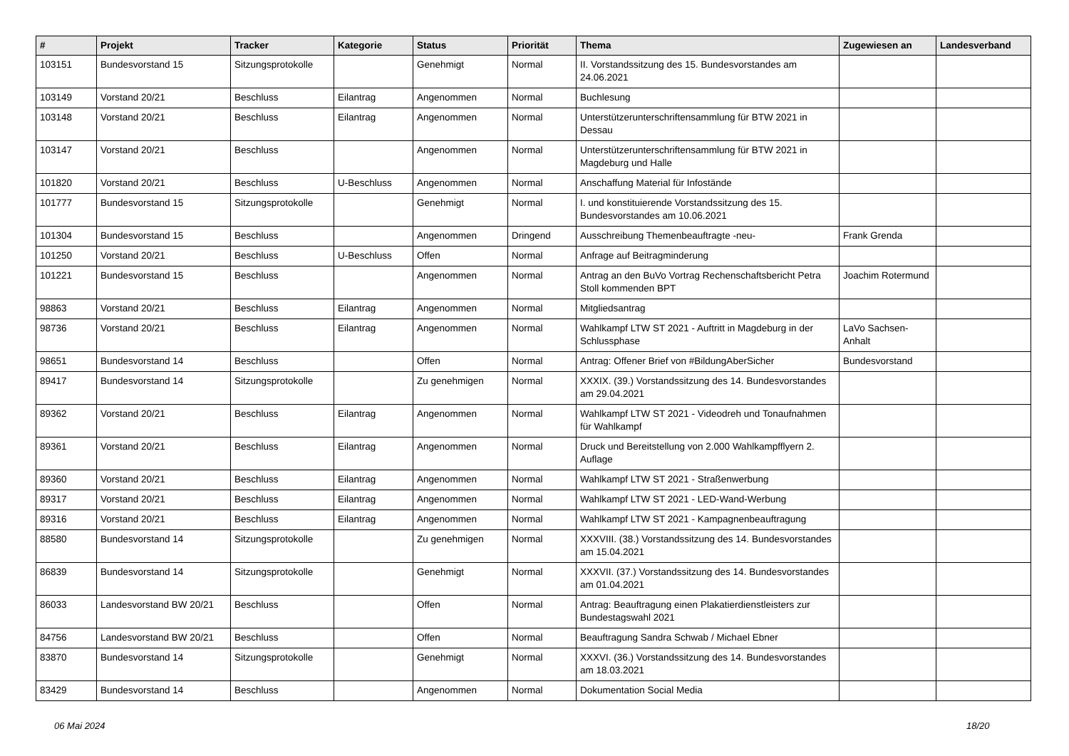| # | Projekt | Tracker | Kategorie | Status | Priorität | Thema | Zugewiesen an | Landesverband |
| --- | --- | --- | --- | --- | --- | --- | --- | --- |
| 103151 | Bundesvorstand 15 | Sitzungsprotokolle | | Genehmigt | Normal | II. Vorstandssitzung des 15. Bundesvorstandes am 24.06.2021 | | |
| 103149 | Vorstand 20/21 | Beschluss | Eilantrag | Angenommen | Normal | Buchlesung | | |
| 103148 | Vorstand 20/21 | Beschluss | Eilantrag | Angenommen | Normal | Unterstützerunterschriftensammlung für BTW 2021 in Dessau | | |
| 103147 | Vorstand 20/21 | Beschluss | | Angenommen | Normal | Unterstützerunterschriftensammlung für BTW 2021 in Magdeburg und Halle | | |
| 101820 | Vorstand 20/21 | Beschluss | U-Beschluss | Angenommen | Normal | Anschaffung Material für Infostände | | |
| 101777 | Bundesvorstand 15 | Sitzungsprotokolle | | Genehmigt | Normal | I. und konstituierende Vorstandssitzung des 15. Bundesvorstandes am 10.06.2021 | | |
| 101304 | Bundesvorstand 15 | Beschluss | | Angenommen | Dringend | Ausschreibung Themenbeauftragte -neu- | Frank Grenda | |
| 101250 | Vorstand 20/21 | Beschluss | U-Beschluss | Offen | Normal | Anfrage auf Beitragminderung | | |
| 101221 | Bundesvorstand 15 | Beschluss | | Angenommen | Normal | Antrag an den BuVo Vortrag Rechenschaftsbericht Petra Stoll kommenden BPT | Joachim Rotermund | |
| 98863 | Vorstand 20/21 | Beschluss | Eilantrag | Angenommen | Normal | Mitgliedsantrag | | |
| 98736 | Vorstand 20/21 | Beschluss | Eilantrag | Angenommen | Normal | Wahlkampf LTW ST 2021 - Auftritt in Magdeburg in der Schlussphase | LaVo Sachsen-Anhalt | |
| 98651 | Bundesvorstand 14 | Beschluss | | Offen | Normal | Antrag: Offener Brief von #BildungAberSicher | Bundesvorstand | |
| 89417 | Bundesvorstand 14 | Sitzungsprotokolle | | Zu genehmigen | Normal | XXXIX. (39.) Vorstandssitzung des 14. Bundesvorstandes am 29.04.2021 | | |
| 89362 | Vorstand 20/21 | Beschluss | Eilantrag | Angenommen | Normal | Wahlkampf LTW ST 2021 - Videodreh und Tonaufnahmen für Wahlkampf | | |
| 89361 | Vorstand 20/21 | Beschluss | Eilantrag | Angenommen | Normal | Druck und Bereitstellung von 2.000 Wahlkampfflyern 2. Auflage | | |
| 89360 | Vorstand 20/21 | Beschluss | Eilantrag | Angenommen | Normal | Wahlkampf LTW ST 2021 - Straßenwerbung | | |
| 89317 | Vorstand 20/21 | Beschluss | Eilantrag | Angenommen | Normal | Wahlkampf LTW ST 2021 - LED-Wand-Werbung | | |
| 89316 | Vorstand 20/21 | Beschluss | Eilantrag | Angenommen | Normal | Wahlkampf LTW ST 2021 - Kampagnenbeauftragung | | |
| 88580 | Bundesvorstand 14 | Sitzungsprotokolle | | Zu genehmigen | Normal | XXXVIII. (38.) Vorstandssitzung des 14. Bundesvorstandes am 15.04.2021 | | |
| 86839 | Bundesvorstand 14 | Sitzungsprotokolle | | Genehmigt | Normal | XXXVII. (37.) Vorstandssitzung des 14. Bundesvorstandes am 01.04.2021 | | |
| 86033 | Landesvorstand BW 20/21 | Beschluss | | Offen | Normal | Antrag: Beauftragung einen Plakatierdienstleisters zur Bundestagswahl 2021 | | |
| 84756 | Landesvorstand BW 20/21 | Beschluss | | Offen | Normal | Beauftragung Sandra Schwab / Michael Ebner | | |
| 83870 | Bundesvorstand 14 | Sitzungsprotokolle | | Genehmigt | Normal | XXXVI. (36.) Vorstandssitzung des 14. Bundesvorstandes am 18.03.2021 | | |
| 83429 | Bundesvorstand 14 | Beschluss | | Angenommen | Normal | Dokumentation Social Media | | |
06 Mai 2024 18/20